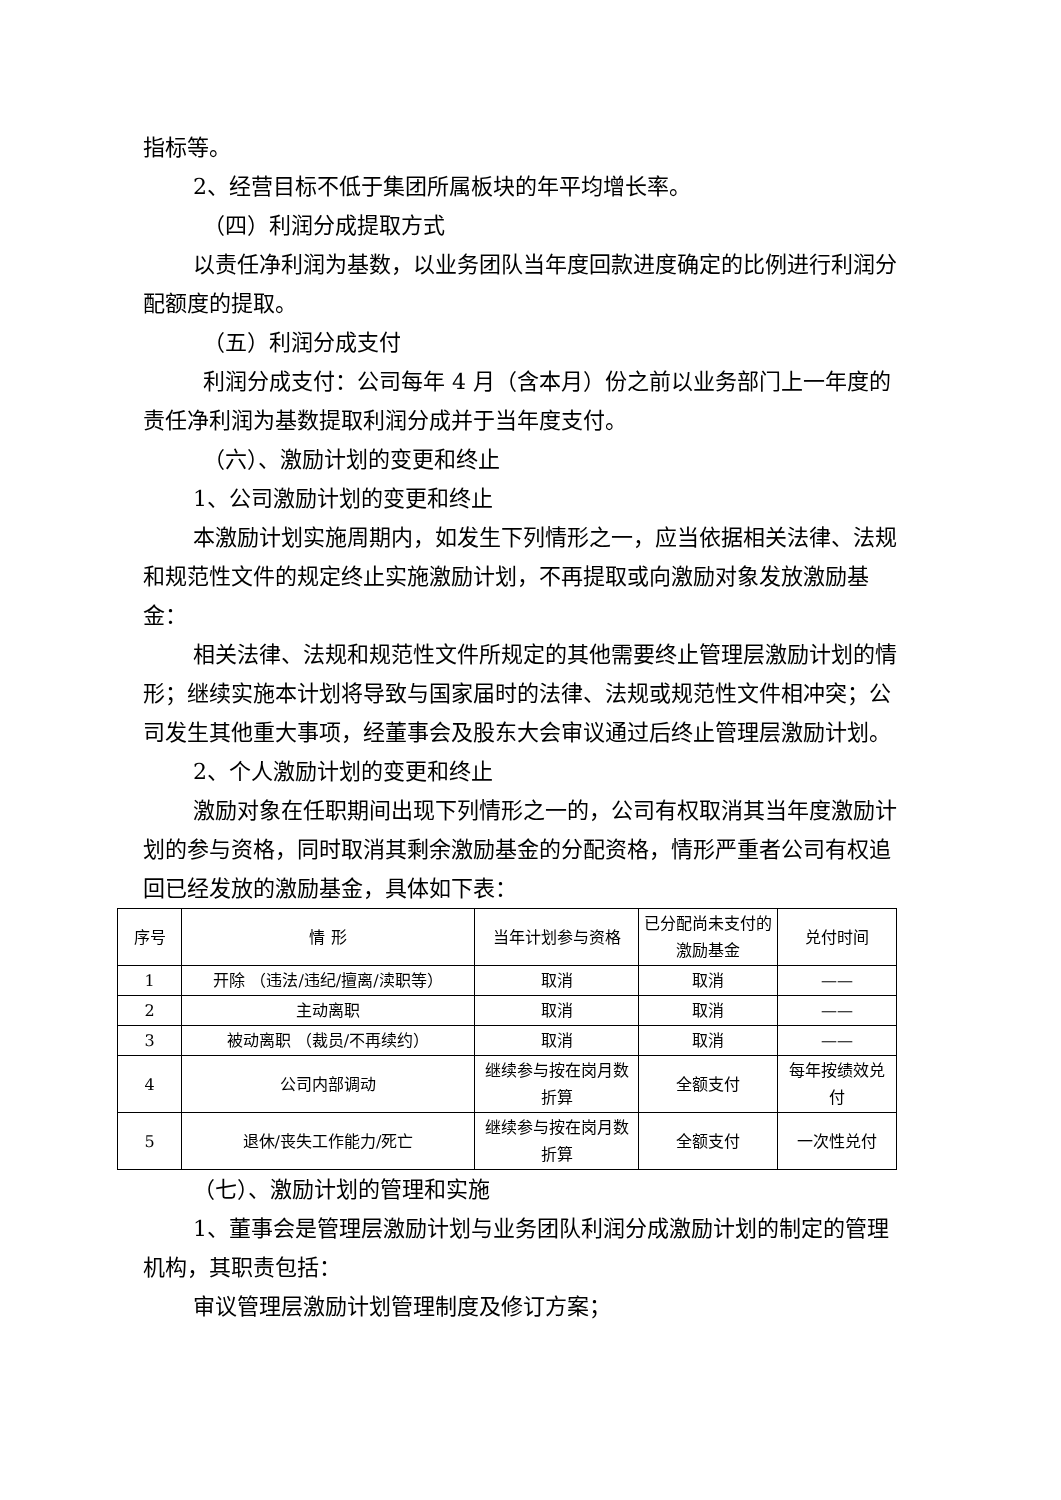指标等。
2、经营目标不低于集团所属板块的年平均增长率。
（四）利润分成提取方式
以责任净利润为基数，以业务团队当年度回款进度确定的比例进行利润分配额度的提取。
（五）利润分成支付
利润分成支付：公司每年 4 月（含本月）份之前以业务部门上一年度的责任净利润为基数提取利润分成并于当年度支付。
（六）、激励计划的变更和终止
1、公司激励计划的变更和终止
本激励计划实施周期内，如发生下列情形之一，应当依据相关法律、法规和规范性文件的规定终止实施激励计划，不再提取或向激励对象发放激励基金：
相关法律、法规和规范性文件所规定的其他需要终止管理层激励计划的情形；继续实施本计划将导致与国家届时的法律、法规或规范性文件相冲突；公司发生其他重大事项，经董事会及股东大会审议通过后终止管理层激励计划。
2、个人激励计划的变更和终止
激励对象在任职期间出现下列情形之一的，公司有权取消其当年度激励计划的参与资格，同时取消其剩余激励基金的分配资格，情形严重者公司有权追回已经发放的激励基金，具体如下表：
| 序号 | 情 形 | 当年计划参与资格 | 已分配尚未支付的激励基金 | 兑付时间 |
| --- | --- | --- | --- | --- |
| 1 | 开除 （违法/违纪/擅离/渎职等） | 取消 | 取消 | —— |
| 2 | 主动离职 | 取消 | 取消 | —— |
| 3 | 被动离职 （裁员/不再续约） | 取消 | 取消 | —— |
| 4 | 公司内部调动 | 继续参与按在岗月数折算 | 全额支付 | 每年按绩效兑付 |
| 5 | 退休/丧失工作能力/死亡 | 继续参与按在岗月数折算 | 全额支付 | 一次性兑付 |
（七）、激励计划的管理和实施
1、董事会是管理层激励计划与业务团队利润分成激励计划的制定的管理机构，其职责包括：
审议管理层激励计划管理制度及修订方案；